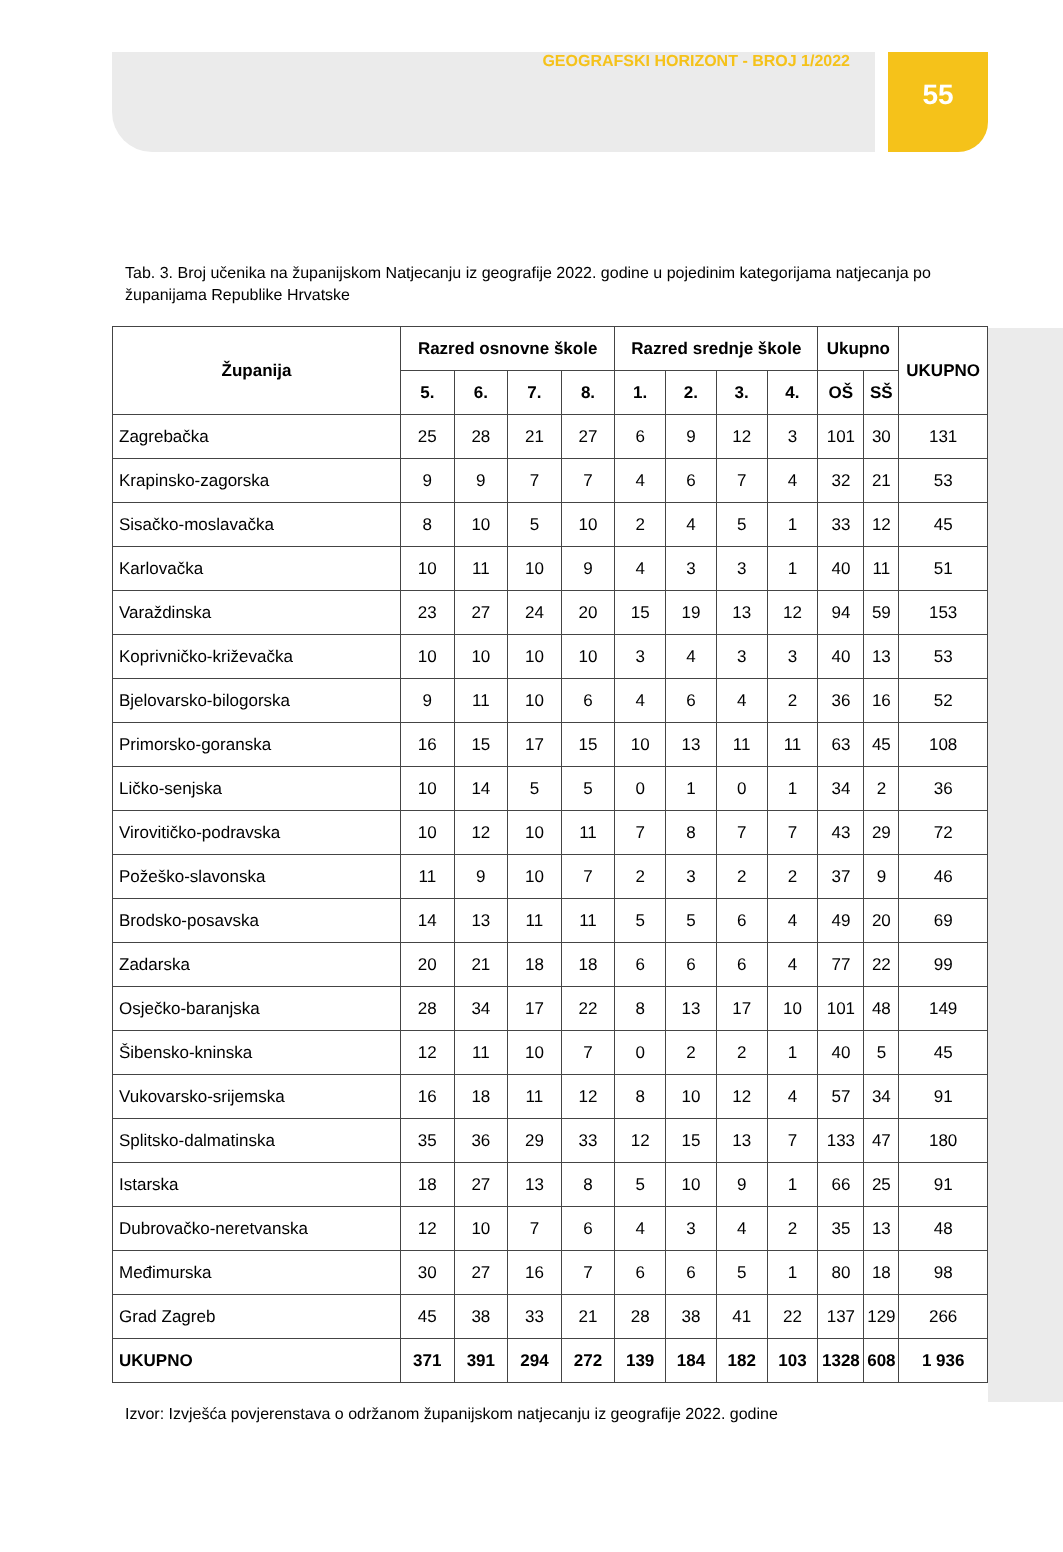55
GEOGRAFSKI HORIZONT - BROJ 1/2022
Tab. 3. Broj učenika na županijskom Natjecanju iz geografije 2022. godine u pojedinim kategorijama natjecanja po županijama Republike Hrvatske
| Županija | Razred osnovne škole | | | | Razred srednje škole | | | | Ukupno | | UKUPNO |
| --- | --- | --- | --- | --- | --- | --- | --- | --- | --- | --- | --- |
| | 5. | 6. | 7. | 8. | 1. | 2. | 3. | 4. | OŠ | SŠ | |
| Zagrebačka | 25 | 28 | 21 | 27 | 6 | 9 | 12 | 3 | 101 | 30 | 131 |
| Krapinsko-zagorska | 9 | 9 | 7 | 7 | 4 | 6 | 7 | 4 | 32 | 21 | 53 |
| Sisačko-moslavačka | 8 | 10 | 5 | 10 | 2 | 4 | 5 | 1 | 33 | 12 | 45 |
| Karlovačka | 10 | 11 | 10 | 9 | 4 | 3 | 3 | 1 | 40 | 11 | 51 |
| Varaždinska | 23 | 27 | 24 | 20 | 15 | 19 | 13 | 12 | 94 | 59 | 153 |
| Koprivničko-križevačka | 10 | 10 | 10 | 10 | 3 | 4 | 3 | 3 | 40 | 13 | 53 |
| Bjelovarsko-bilogorska | 9 | 11 | 10 | 6 | 4 | 6 | 4 | 2 | 36 | 16 | 52 |
| Primorsko-goranska | 16 | 15 | 17 | 15 | 10 | 13 | 11 | 11 | 63 | 45 | 108 |
| Ličko-senjska | 10 | 14 | 5 | 5 | 0 | 1 | 0 | 1 | 34 | 2 | 36 |
| Virovitičko-podravska | 10 | 12 | 10 | 11 | 7 | 8 | 7 | 7 | 43 | 29 | 72 |
| Požeško-slavonska | 11 | 9 | 10 | 7 | 2 | 3 | 2 | 2 | 37 | 9 | 46 |
| Brodsko-posavska | 14 | 13 | 11 | 11 | 5 | 5 | 6 | 4 | 49 | 20 | 69 |
| Zadarska | 20 | 21 | 18 | 18 | 6 | 6 | 6 | 4 | 77 | 22 | 99 |
| Osječko-baranjska | 28 | 34 | 17 | 22 | 8 | 13 | 17 | 10 | 101 | 48 | 149 |
| Šibensko-kninska | 12 | 11 | 10 | 7 | 0 | 2 | 2 | 1 | 40 | 5 | 45 |
| Vukovarsko-srijemska | 16 | 18 | 11 | 12 | 8 | 10 | 12 | 4 | 57 | 34 | 91 |
| Splitsko-dalmatinska | 35 | 36 | 29 | 33 | 12 | 15 | 13 | 7 | 133 | 47 | 180 |
| Istarska | 18 | 27 | 13 | 8 | 5 | 10 | 9 | 1 | 66 | 25 | 91 |
| Dubrovačko-neretvanska | 12 | 10 | 7 | 6 | 4 | 3 | 4 | 2 | 35 | 13 | 48 |
| Međimurska | 30 | 27 | 16 | 7 | 6 | 6 | 5 | 1 | 80 | 18 | 98 |
| Grad Zagreb | 45 | 38 | 33 | 21 | 28 | 38 | 41 | 22 | 137 | 129 | 266 |
| UKUPNO | 371 | 391 | 294 | 272 | 139 | 184 | 182 | 103 | 1328 | 608 | 1 936 |
Izvor: Izvješća povjerenstava o održanom županijskom natjecanju iz geografije 2022. godine